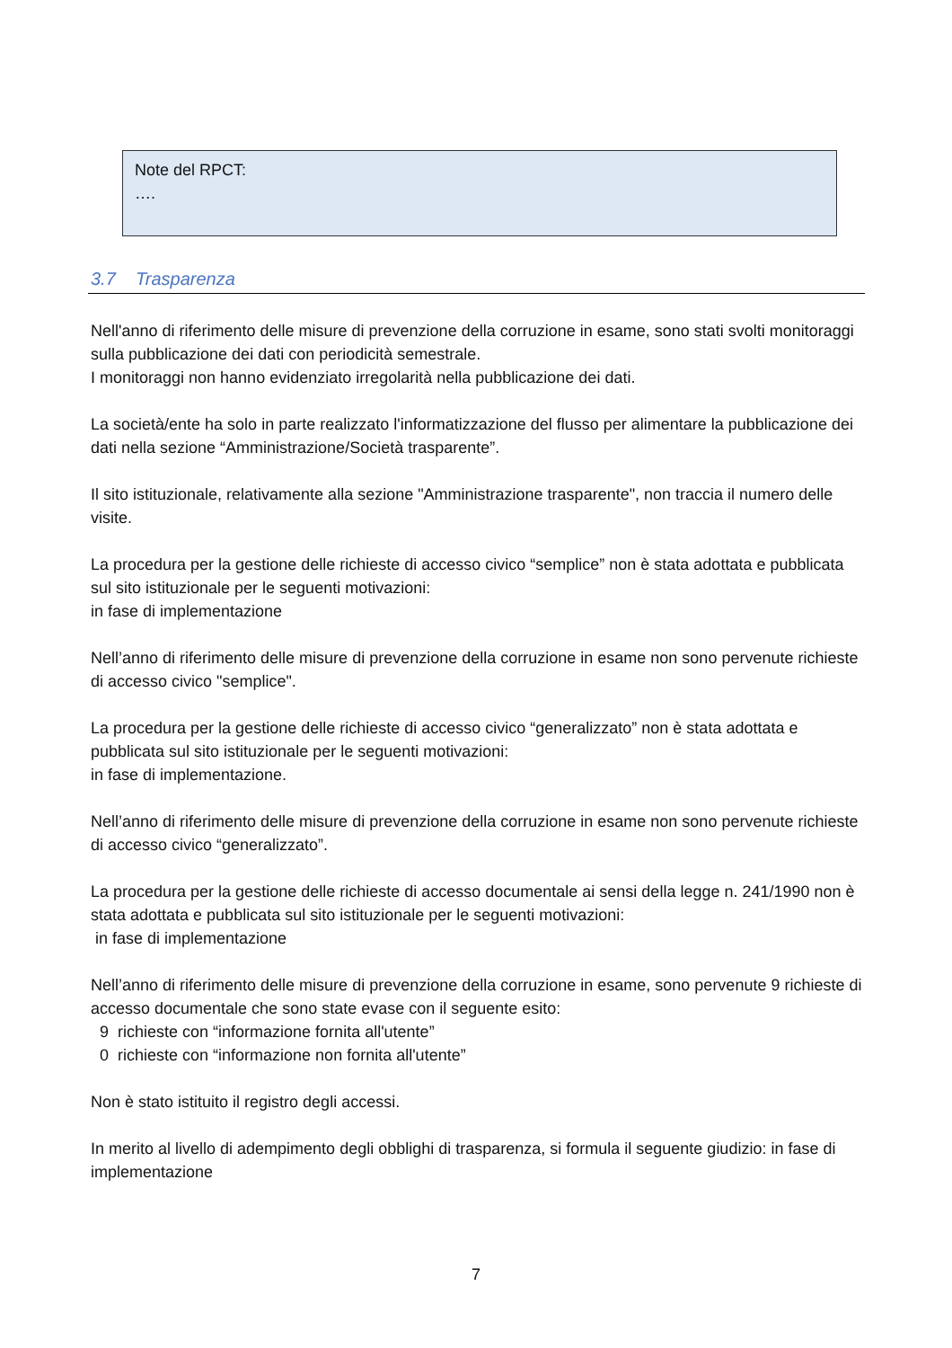Note del RPCT:
….
3.7 Trasparenza
Nell'anno di riferimento delle misure di prevenzione della corruzione in esame, sono stati svolti monitoraggi sulla pubblicazione dei dati con periodicità semestrale.
I monitoraggi non hanno evidenziato irregolarità nella pubblicazione dei dati.
La società/ente ha solo in parte realizzato l'informatizzazione del flusso per alimentare la pubblicazione dei dati nella sezione “Amministrazione/Società trasparente”.
Il sito istituzionale, relativamente alla sezione "Amministrazione trasparente", non traccia il numero delle visite.
La procedura per la gestione delle richieste di accesso civico “semplice” non è stata adottata e pubblicata sul sito istituzionale per le seguenti motivazioni:
in fase di implementazione
Nell’anno di riferimento delle misure di prevenzione della corruzione in esame non sono pervenute richieste di accesso civico "semplice".
La procedura per la gestione delle richieste di accesso civico “generalizzato” non è stata adottata e pubblicata sul sito istituzionale per le seguenti motivazioni:
in fase di implementazione.
Nell’anno di riferimento delle misure di prevenzione della corruzione in esame non sono pervenute richieste di accesso civico “generalizzato”.
La procedura per la gestione delle richieste di accesso documentale ai sensi della legge n. 241/1990 non è stata adottata e pubblicata sul sito istituzionale per le seguenti motivazioni:
in fase di implementazione
Nell’anno di riferimento delle misure di prevenzione della corruzione in esame, sono pervenute 9 richieste di accesso documentale che sono state evase con il seguente esito:
9 richieste con “informazione fornita all'utente”
0 richieste con “informazione non fornita all'utente”
Non è stato istituito il registro degli accessi.
In merito al livello di adempimento degli obblighi di trasparenza, si formula il seguente giudizio: in fase di implementazione
7